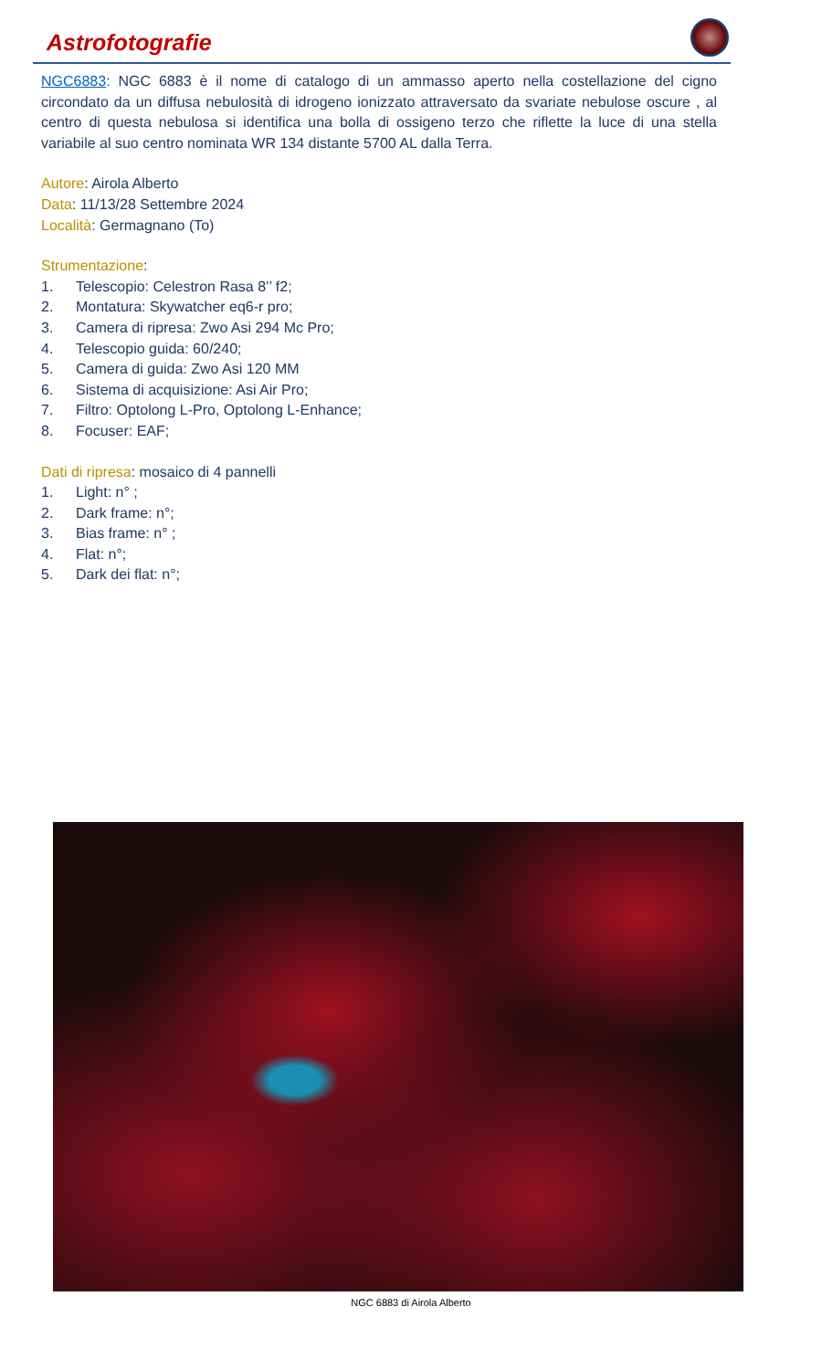Astrofotografie
NGC6883: NGC 6883 è il nome di catalogo di un ammasso aperto nella costellazione del cigno circondato da un diffusa nebulosità di idrogeno ionizzato attraversato da svariate nebulose oscure , al centro di questa nebulosa si identifica una bolla di ossigeno terzo che riflette la luce di una stella variabile al suo centro nominata WR 134 distante 5700 AL dalla Terra.
Autore: Airola Alberto
Data: 11/13/28 Settembre 2024
Località: Germagnano (To)
Strumentazione:
1. Telescopio: Celestron Rasa 8’’ f2;
2. Montatura: Skywatcher eq6-r pro;
3. Camera di ripresa: Zwo Asi 294 Mc Pro;
4. Telescopio guida: 60/240;
5. Camera di guida: Zwo Asi 120 MM
6. Sistema di acquisizione: Asi Air Pro;
7. Filtro: Optolong L-Pro, Optolong L-Enhance;
8. Focuser: EAF;
Dati di ripresa: mosaico di 4 pannelli
1. Light: n° ;
2. Dark frame: n°;
3. Bias frame: n° ;
4. Flat: n°;
5. Dark dei flat: n°;
NGC 6883 di Airola Alberto